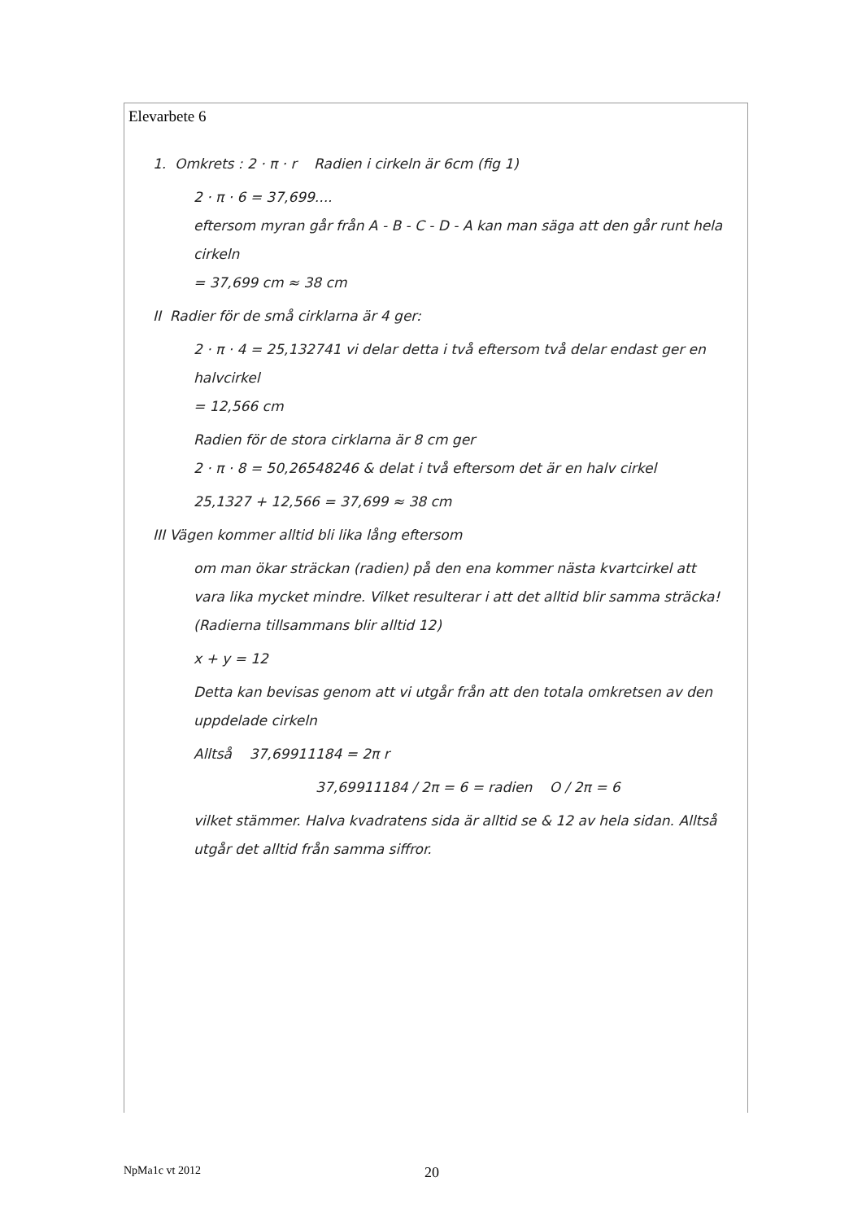Elevarbete 6
1. Omkrets : 2 · π · r Radien i cirkeln är 6cm (fig 1)
2 · π · 6 = 37,699....
eftersom myran går från A - B - C - D - A kan man säga att den går runt hela cirkeln
= 37,699 cm ≈ 38 cm
II Radier för de små cirklarna är 4 ger:
2 · π · 4 = 25,132741 vi delar detta i två eftersom två delar endast ger en halvcirkel
= 12,566 cm
Radien för de stora cirklarna är 8 cm ger
2 · π · 8 = 50,26548246 & delat i två eftersom det är en halv cirkel
25,1327 + 12,566 = 37,699 ≈ 38 cm
III Vägen kommer alltid bli lika lång eftersom
om man ökar sträckan (radien) på den ena kommer nästa kvartcirkel att vara lika mycket mindre. Vilket resulterar i att det alltid blir samma sträcka! (Radierna tillsammans blir alltid 12)
x + y = 12
Detta kan bevisas genom att vi utgår från att den totala omkretsen av den uppdelade cirkeln
Alltså 37,69911184 = 2π r
37,69911184 / 2π = 6 = radien O / 2π = 6
vilket stämmer. Halva kvadratens sida är alltid se & 12 av hela sidan. Alltså utgår det alltid från samma siffror.
NpMa1c vt 2012 20